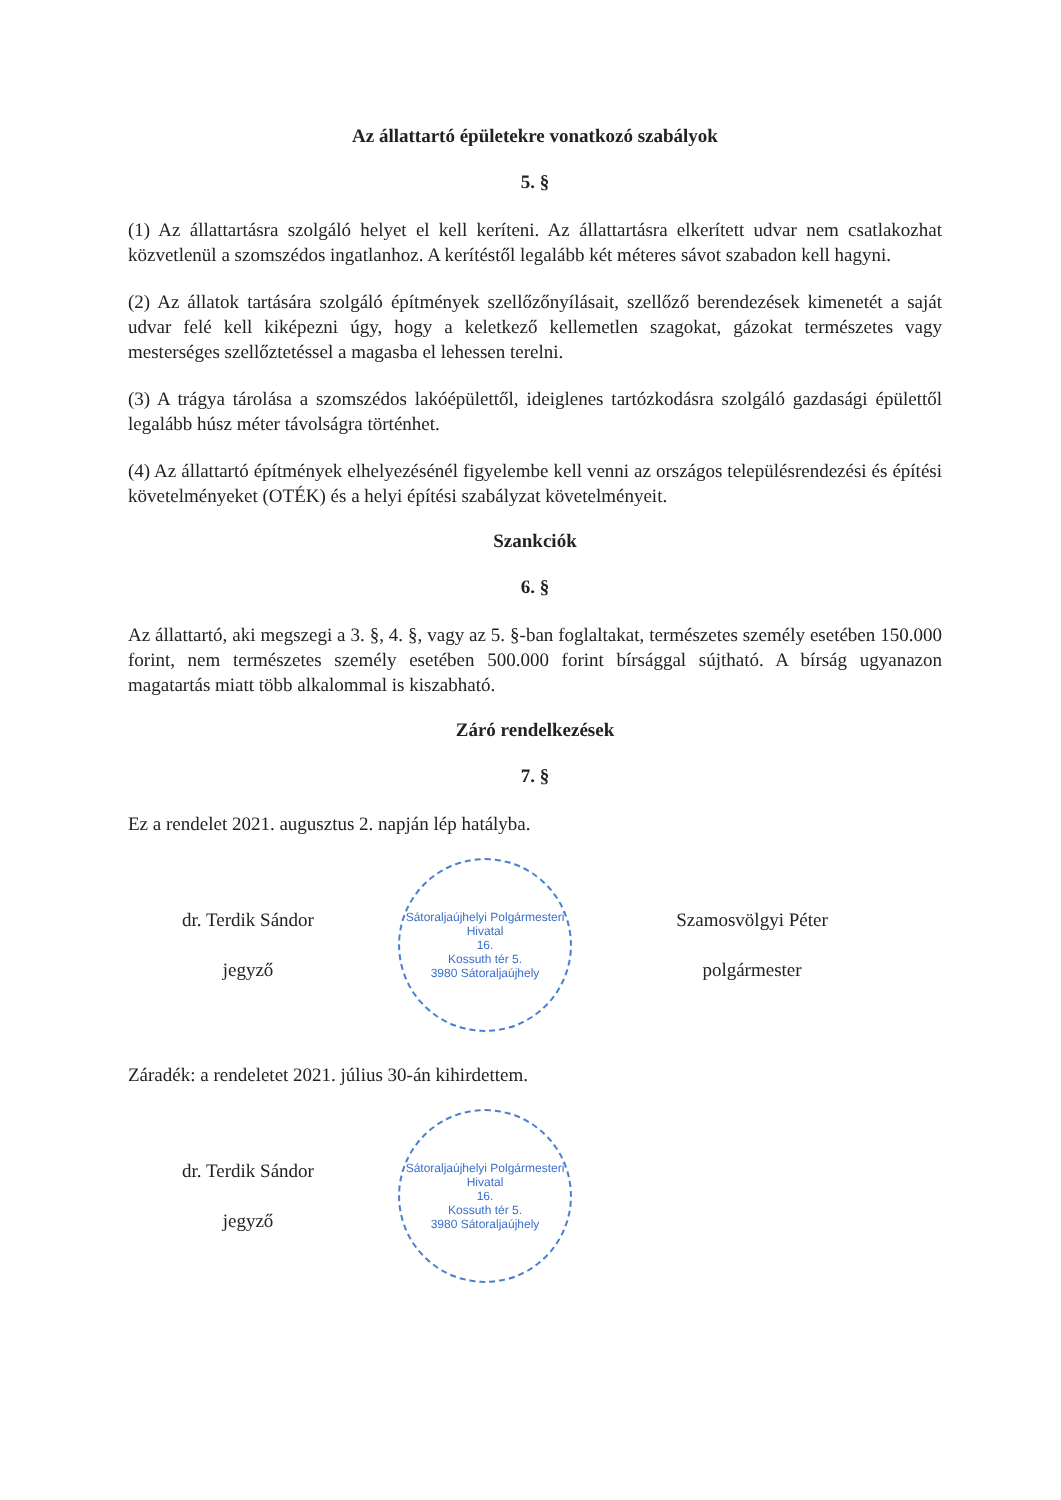Az állattartó épületekre vonatkozó szabályok
5. §
(1) Az állattartásra szolgáló helyet el kell keríteni. Az állattartásra elkerített udvar nem csatlakozhat közvetlenül a szomszédos ingatlanhoz. A kerítéstől legalább két méteres sávot szabadon kell hagyni.
(2) Az állatok tartására szolgáló építmények szellőzőnyílásait, szellőző berendezések kimenetét a saját udvar felé kell kiképezni úgy, hogy a keletkező kellemetlen szagokat, gázokat természetes vagy mesterséges szellőztetéssel a magasba el lehessen terelni.
(3) A trágya tárolása a szomszédos lakóépülettől, ideiglenes tartózkodásra szolgáló gazdasági épülettől legalább húsz méter távolságra történhet.
(4) Az állattartó építmények elhelyezésénél figyelembe kell venni az országos településrendezési és építési követelményeket (OTÉK) és a helyi építési szabályzat követelményeit.
Szankciók
6. §
Az állattartó, aki megszegi a 3. §, 4. §, vagy az 5. §-ban foglaltakat, természetes személy esetében 150.000 forint, nem természetes személy esetében 500.000 forint bírsággal sújtható. A bírság ugyanazon magatartás miatt több alkalommal is kiszabható.
Záró rendelkezések
7. §
Ez a rendelet 2021. augusztus 2. napján lép hatályba.
dr. Terdik Sándor
jegyző
Sátoraljaújhelyi Polgármesteri Hivatal
16.
Kossuth tér 5.
3980 Sátoraljaújhely
Szamosvölgyi Péter
polgármester
Záradék: a rendeletet 2021. július 30-án kihirdettem.
dr. Terdik Sándor
jegyző
Sátoraljaújhelyi Polgármesteri Hivatal
16.
Kossuth tér 5.
3980 Sátoraljaújhely